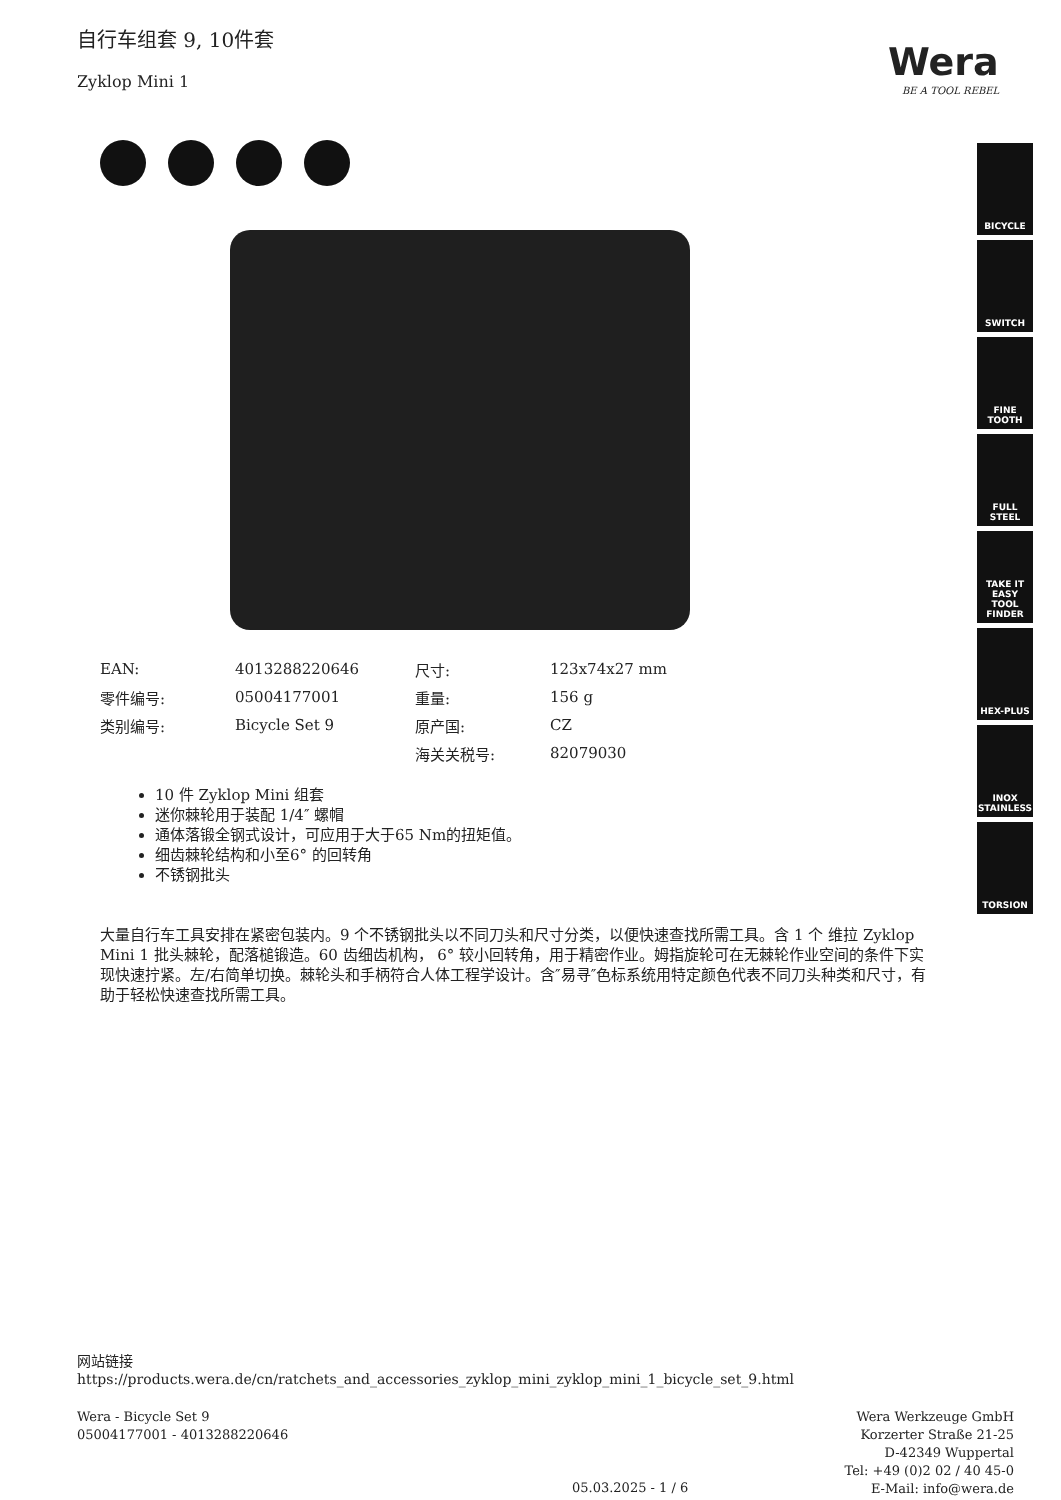自行车组套 9, 10件套
Zyklop Mini 1
Wera
BE A TOOL REBEL
BICYCLE
SWITCH
FINE
TOOTH
FULL
STEEL
TAKE IT EASY
TOOL FINDER
HEX-PLUS
INOX
STAINLESS
TORSION
| EAN: | 4013288220646 | 尺寸: | 123x74x27 mm |
| 零件编号: | 05004177001 | 重量: | 156 g |
| 类别编号: | Bicycle Set 9 | 原产国: | CZ |
| | | 海关关税号: | 82079030 |
10 件 Zyklop Mini 组套
迷你棘轮用于装配 1/4″ 螺帽
通体落锻全钢式设计，可应用于大于65 Nm的扭矩值。
细齿棘轮结构和小至6° 的回转角
不锈钢批头
大量自行车工具安排在紧密包装内。9 个不锈钢批头以不同刀头和尺寸分类，以便快速查找所需工具。含 1 个 维拉 Zyklop Mini 1 批头棘轮，配落槌锻造。60 齿细齿机构， 6° 较小回转角，用于精密作业。姆指旋轮可在无棘轮作业空间的条件下实现快速拧紧。左/右简单切换。棘轮头和手柄符合人体工程学设计。含″易寻″色标系统用特定颜色代表不同刀头种类和尺寸，有助于轻松快速查找所需工具。
网站链接
https://products.wera.de/cn/ratchets_and_accessories_zyklop_mini_zyklop_mini_1_bicycle_set_9.html
Wera - Bicycle Set 9
05004177001 - 4013288220646
Wera Werkzeuge GmbH
Korzerter Straße 21-25
D-42349 Wuppertal
Tel: +49 (0)2 02 / 40 45-0
E-Mail: info@wera.de
05.03.2025 - 1 / 6